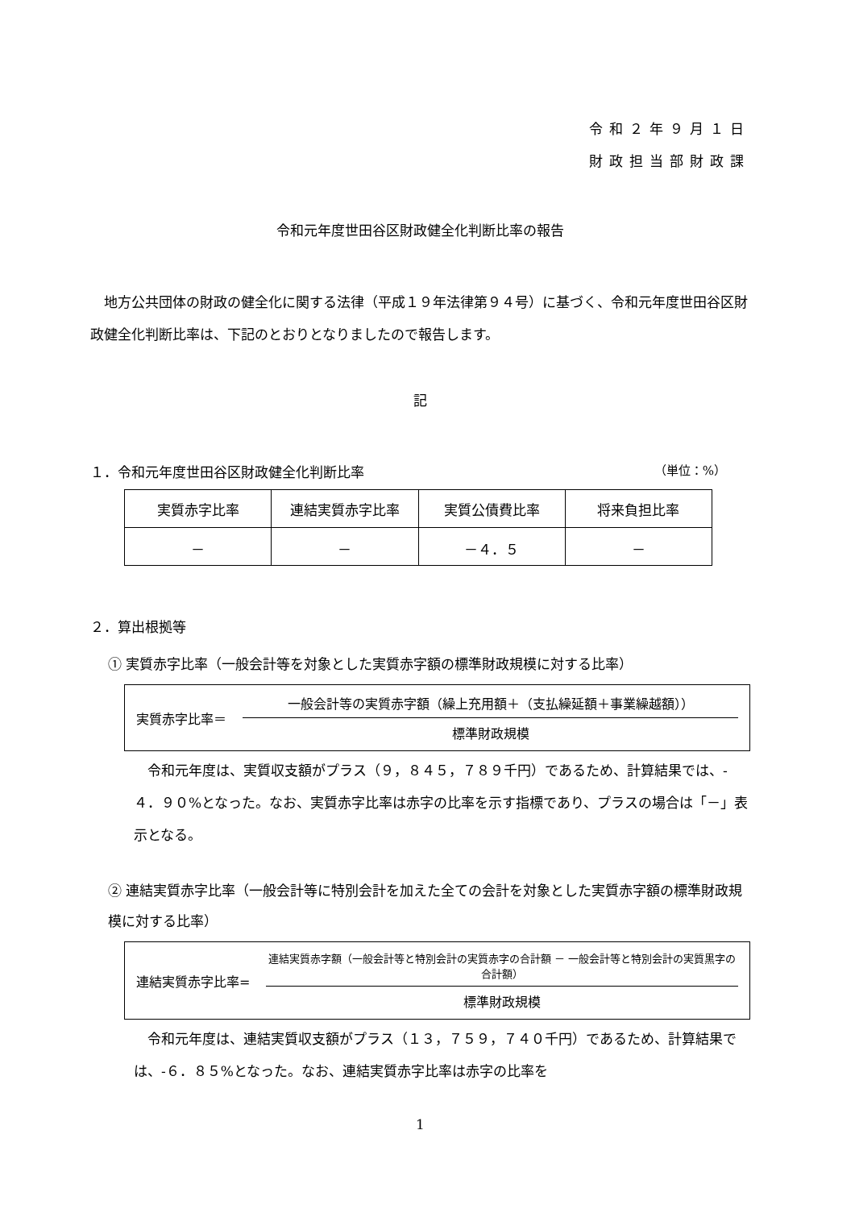令和２年９月１日
財政担当部財政課
令和元年度世田谷区財政健全化判断比率の報告
地方公共団体の財政の健全化に関する法律（平成１９年法律第９４号）に基づく、令和元年度世田谷区財政健全化判断比率は、下記のとおりとなりましたので報告します。
記
１．令和元年度世田谷区財政健全化判断比率 （単位：%）
| 実質赤字比率 | 連結実質赤字比率 | 実質公債費比率 | 将来負担比率 |
| --- | --- | --- | --- |
| － | － | －４．５ | － |
２．算出根拠等
① 実質赤字比率（一般会計等を対象とした実質赤字額の標準財政規模に対する比率）
実質赤字比率＝
一般会計等の実質赤字額（繰上充用額＋（支払繰延額＋事業繰越額））
標準財政規模
令和元年度は、実質収支額がプラス（９，８４５，７８９千円）であるため、計算結果では、-４．９０%となった。なお、実質赤字比率は赤字の比率を示す指標であり、プラスの場合は「－」表示となる。
② 連結実質赤字比率（一般会計等に特別会計を加えた全ての会計を対象とした実質赤字額の標準財政規模に対する比率）
連結実質赤字比率=
連結実質赤字額（一般会計等と特別会計の実質赤字の合計額 － 一般会計等と特別会計の実質黒字の合計額）
標準財政規模
令和元年度は、連結実質収支額がプラス（１３，７５９，７４０千円）であるため、計算結果では、-６．８５%となった。なお、連結実質赤字比率は赤字の比率を
1